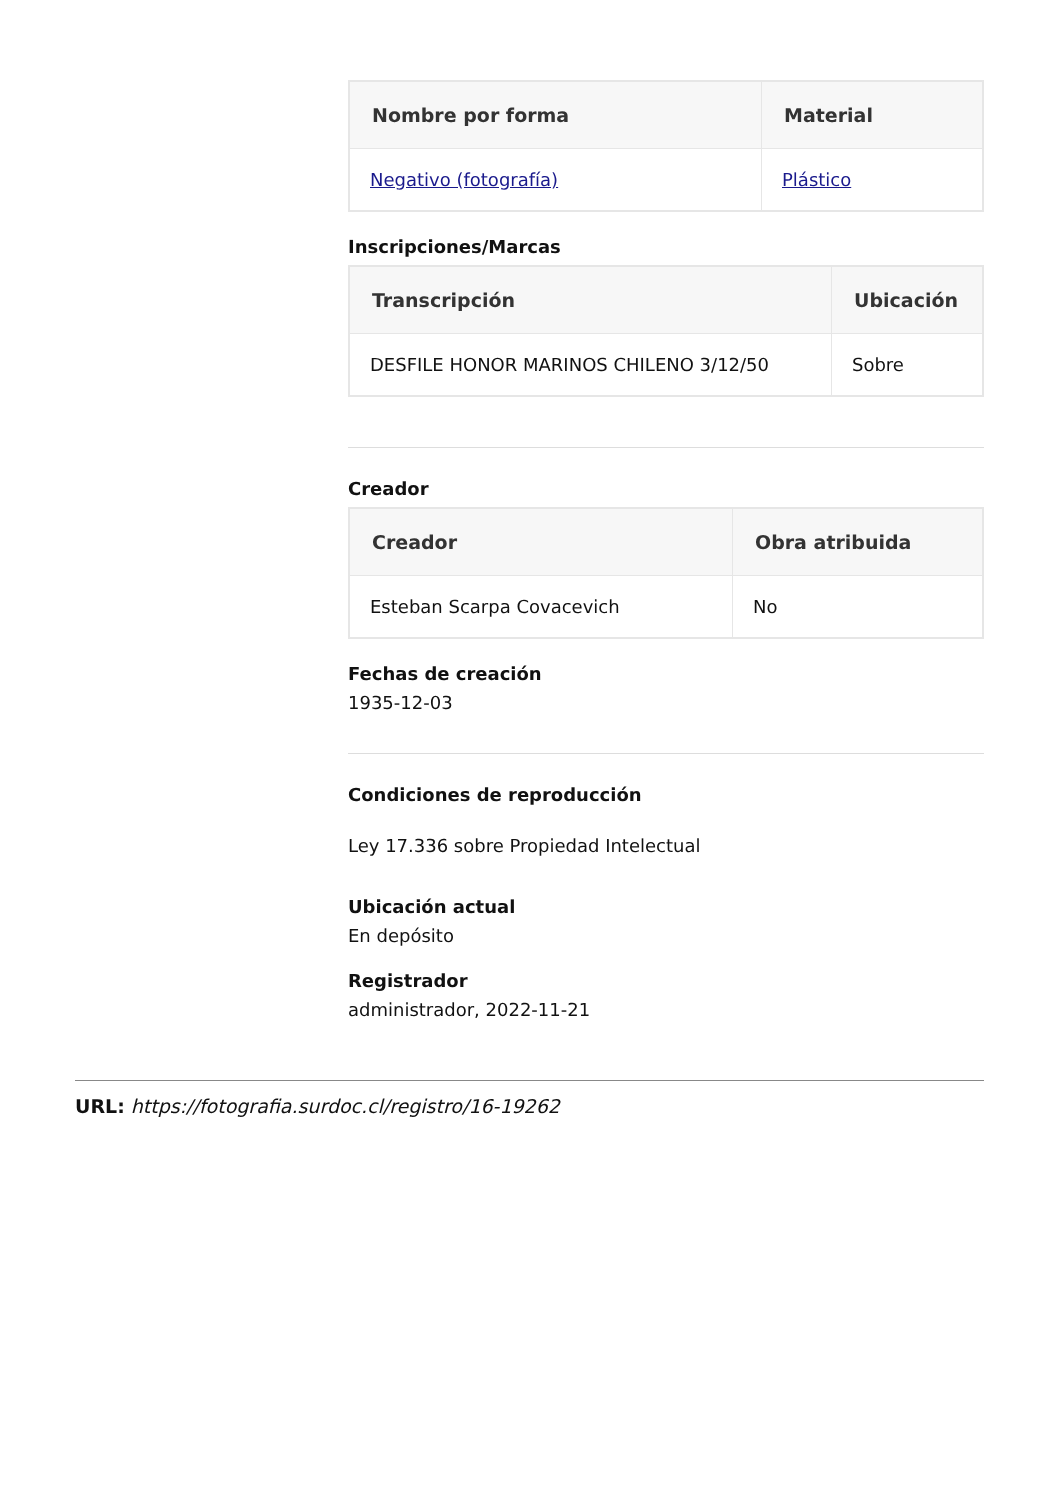| Nombre por forma | Material |
| --- | --- |
| Negativo (fotografía) | Plástico |
Inscripciones/Marcas
| Transcripción | Ubicación |
| --- | --- |
| DESFILE HONOR MARINOS CHILENO 3/12/50 | Sobre |
Creador
| Creador | Obra atribuida |
| --- | --- |
| Esteban Scarpa Covacevich | No |
Fechas de creación
1935-12-03
Condiciones de reproducción
Ley 17.336 sobre Propiedad Intelectual
Ubicación actual
En depósito
Registrador
administrador, 2022-11-21
URL: https://fotografia.surdoc.cl/registro/16-19262